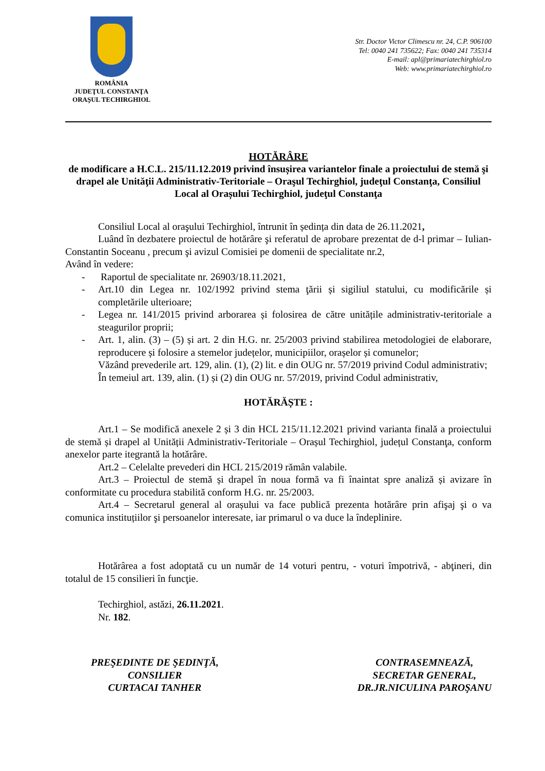ROMÂNIA
JUDEŢUL CONSTANŢA
ORAŞUL TECHIRGHIOL
Str. Doctor Victor Climescu nr. 24, C.P. 906100
Tel: 0040 241 735622; Fax: 0040 241 735314
E-mail: apl@primariatechirghiol.ro
Web: www.primariatechirghiol.ro
HOTĂRÂRE
de modificare a H.C.L. 215/11.12.2019 privind însușirea variantelor finale a proiectului de stemă şi drapel ale Unităţii Administrativ-Teritoriale – Oraşul Techirghiol, judeţul Constanţa, Consiliul Local al Orașului Techirghiol, judeţul Constanţa
Consiliul Local al oraşului Techirghiol, întrunit în ședința din data de 26.11.2021,
Luând în dezbatere proiectul de hotărâre şi referatul de aprobare prezentat de d-l primar – Iulian-Constantin Soceanu , precum şi avizul Comisiei pe domenii de specialitate nr.2,
Având în vedere:
- Raportul de specialitate nr. 26903/18.11.2021,
- Art.10 din Legea nr. 102/1992 privind stema ţării și sigiliul statului, cu modificările și completările ulterioare;
- Legea nr. 141/2015 privind arborarea și folosirea de către unitățile administrativ-teritoriale a steagurilor proprii;
- Art. 1, alin. (3) – (5) și art. 2 din H.G. nr. 25/2003 privind stabilirea metodologiei de elaborare, reproducere și folosire a stemelor județelor, municipiilor, orașelor și comunelor;
Văzând prevederile art. 129, alin. (1), (2) lit. e din OUG nr. 57/2019 privind Codul administrativ;
În temeiul art. 139, alin. (1) și (2) din OUG nr. 57/2019, privind Codul administrativ,
HOTĂRĂȘTE :
Art.1 – Se modifică anexele 2 și 3 din HCL 215/11.12.2021 privind varianta finală a proiectului de stemă și drapel al Unității Administrativ-Teritoriale – Orașul Techirghiol, județul Constanţa, conform anexelor parte itegrantă la hotărâre.
Art.2 – Celelalte prevederi din HCL 215/2019 rămân valabile.
Art.3 – Proiectul de stemă și drapel în noua formă va fi înaintat spre analiză și avizare în conformitate cu procedura stabilită conform H.G. nr. 25/2003.
Art.4 – Secretarul general al orașului va face publică prezenta hotărâre prin afişaj şi o va comunica instituțiilor şi persoanelor interesate, iar primarul o va duce la îndeplinire.
Hotărârea a fost adoptată cu un număr de 14 voturi pentru, - voturi împotrivă, - abţineri, din totalul de 15 consilieri în funcţie.
Techirghiol, astăzi, 26.11.2021.
Nr. 182.
PREŞEDINTE DE ŞEDINŢĂ,
CONSILIER
CURTACAI TANHER
CONTRASEMNEAZĂ,
SECRETAR GENERAL,
DR.JR.NICULINA PAROŞANU